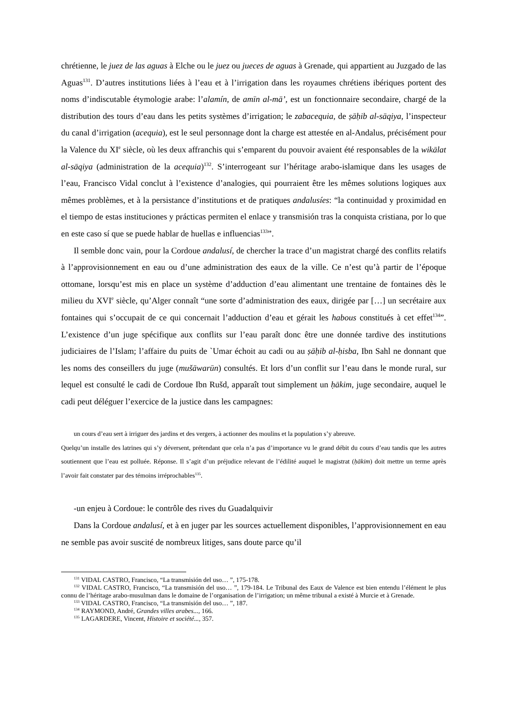chrétienne, le juez de las aguas à Elche ou le juez ou jueces de aguas à Grenade, qui appartient au Juzgado de las Aguas<sup>131</sup>. D’autres institutions liées à l’eau et à l’irrigation dans les royaumes chrétiens ibériques portent des noms d’indiscutable étymologie arabe: l’alamín, de amīn al-mā’, est un fonctionnaire secondaire, chargé de la distribution des tours d’eau dans les petits systèmes d’irrigation; le zabacequia, de ṣāḥib al-sāqiya, l’inspecteur du canal d’irrigation (acequia), est le seul personnage dont la charge est attestée en al-Andalus, précisément pour la Valence du XI<sup>e</sup> siècle, où les deux affranchis qui s’emparent du pouvoir avaient été responsables de la wikālat al-sāqiya (administration de la acequia)<sup>132</sup>. S’interrogeant sur l’héritage arabo-islamique dans les usages de l’eau, Francisco Vidal conclut à l’existence d’analogies, qui pourraient être les mêmes solutions logiques aux mêmes problèmes, et à la persistance d’institutions et de pratiques andalusíes: “la continuidad y proximidad en el tiempo de estas instituciones y prácticas permiten el enlace y transmisión tras la conquista cristiana, por lo que en este caso sí que se puede hablar de huellas e influencias<sup>133</sup>”.
Il semble donc vain, pour la Cordoue andalusí, de chercher la trace d’un magistrat chargé des conflits relatifs à l’approvisionnement en eau ou d’une administration des eaux de la ville. Ce n’est qu’à partir de l’époque ottomane, lorsqu’est mis en place un système d’adduction d’eau alimentant une trentaine de fontaines dès le milieu du XVI<sup>e</sup> siècle, qu’Alger connaît “une sorte d’administration des eaux, dirigée par […] un secrétaire aux fontaines qui s’occupait de ce qui concernait l’adduction d’eau et gérait les habous constitués à cet effet<sup>134</sup>”. L’existence d’un juge spécifique aux conflits sur l’eau paraît donc être une donnée tardive des institutions judiciaires de l’Islam; l’affaire du puits de `Umar échoit au cadi ou au ṣāḥib al-ḥisba, Ibn Sahl ne donnant que les noms des conseillers du juge (mušāwarūn) consultés. Et lors d’un conflit sur l’eau dans le monde rural, sur lequel est consulté le cadi de Cordoue Ibn Rušd, apparaît tout simplement un ḥākim, juge secondaire, auquel le cadi peut déléguer l’exercice de la justice dans les campagnes:
un cours d’eau sert à irriguer des jardins et des vergers, à actionner des moulins et la population s’y abreuve.
Quelqu’un installe des latrines qui s’y déversent, prétendant que cela n’a pas d’importance vu le grand débit du cours d’eau tandis que les autres soutiennent que l’eau est polluée. Réponse. Il s’agit d’un préjudice relevant de l’édilité auquel le magistrat (ḥākim) doit mettre un terme après l’avoir fait constater par des témoins irréprochables<sup>135</sup>.
-un enjeu à Cordoue: le contrôle des rives du Guadalquivir
Dans la Cordoue andalusí, et à en juger par les sources actuellement disponibles, l’approvisionnement en eau ne semble pas avoir suscité de nombreux litiges, sans doute parce qu’il
<sup>131</sup> VIDAL CASTRO, Francisco, “La transmisión del uso… ”, 175-178.
<sup>132</sup> VIDAL CASTRO, Francisco, “La transmisión del uso… ”, 179-184. Le Tribunal des Eaux de Valence est bien entendu l’élément le plus connu de l’héritage arabo-musulman dans le domaine de l’organisation de l’irrigation; un même tribunal a existé à Murcie et à Grenade.
<sup>133</sup> VIDAL CASTRO, Francisco, “La transmisión del uso… ”, 187.
<sup>134</sup> RAYMOND, André, Grandes villes arabes..., 166.
<sup>135</sup> LAGARDERE, Vincent, Histoire et société..., 357.